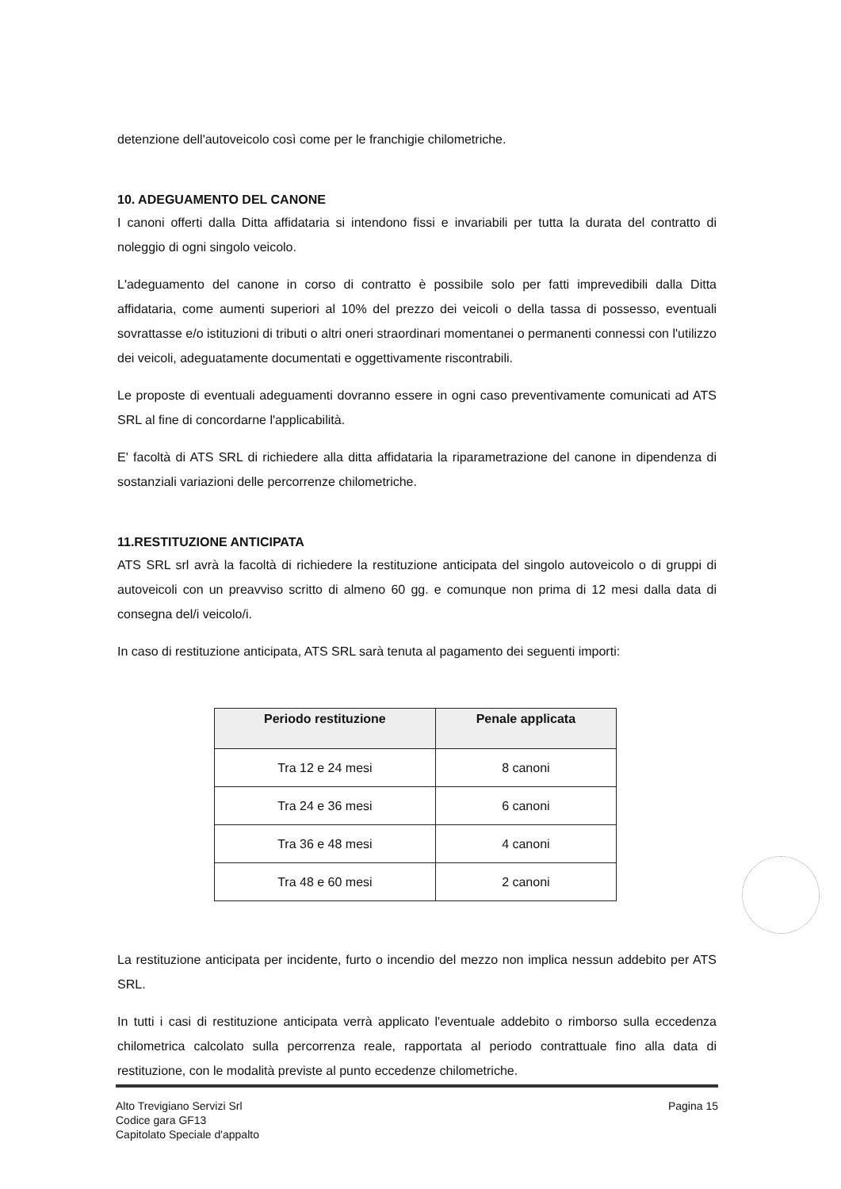detenzione dell'autoveicolo così come per le franchigie chilometriche.
10. ADEGUAMENTO DEL CANONE
I canoni offerti dalla Ditta affidataria si intendono fissi e invariabili per tutta la durata del contratto di noleggio di ogni singolo veicolo.
L'adeguamento del canone in corso di contratto è possibile solo per fatti imprevedibili dalla Ditta affidataria, come aumenti superiori al 10% del prezzo dei veicoli o della tassa di possesso, eventuali sovrattasse e/o istituzioni di tributi o altri oneri straordinari momentanei o permanenti connessi con l'utilizzo dei veicoli, adeguatamente documentati e oggettivamente riscontrabili.
Le proposte di eventuali adeguamenti dovranno essere in ogni caso preventivamente comunicati ad ATS SRL al fine di concordarne l'applicabilità.
E' facoltà di ATS SRL di richiedere alla ditta affidataria la riparametrazione del canone in dipendenza di sostanziali variazioni delle percorrenze chilometriche.
11.RESTITUZIONE ANTICIPATA
ATS SRL srl avrà la facoltà di richiedere la restituzione anticipata del singolo autoveicolo o di gruppi di autoveicoli con un preavviso scritto di almeno 60 gg. e comunque non prima di 12 mesi dalla data di consegna del/i veicolo/i.
In caso di restituzione anticipata, ATS SRL sarà tenuta al pagamento dei seguenti importi:
| Periodo restituzione | Penale applicata |
| --- | --- |
| Tra 12 e 24 mesi | 8 canoni |
| Tra 24 e 36 mesi | 6 canoni |
| Tra 36 e 48 mesi | 4 canoni |
| Tra 48 e 60 mesi | 2 canoni |
La restituzione anticipata per incidente, furto o incendio del mezzo non implica nessun addebito per ATS SRL.
In tutti i casi di restituzione anticipata verrà applicato l'eventuale addebito o rimborso sulla eccedenza chilometrica calcolato sulla percorrenza reale, rapportata al periodo contrattuale fino alla data di restituzione, con le modalità previste al punto eccedenze chilometriche.
Alto Trevigiano Servizi Srl
Codice gara GF13
Capitolato Speciale d'appalto
Pagina 15